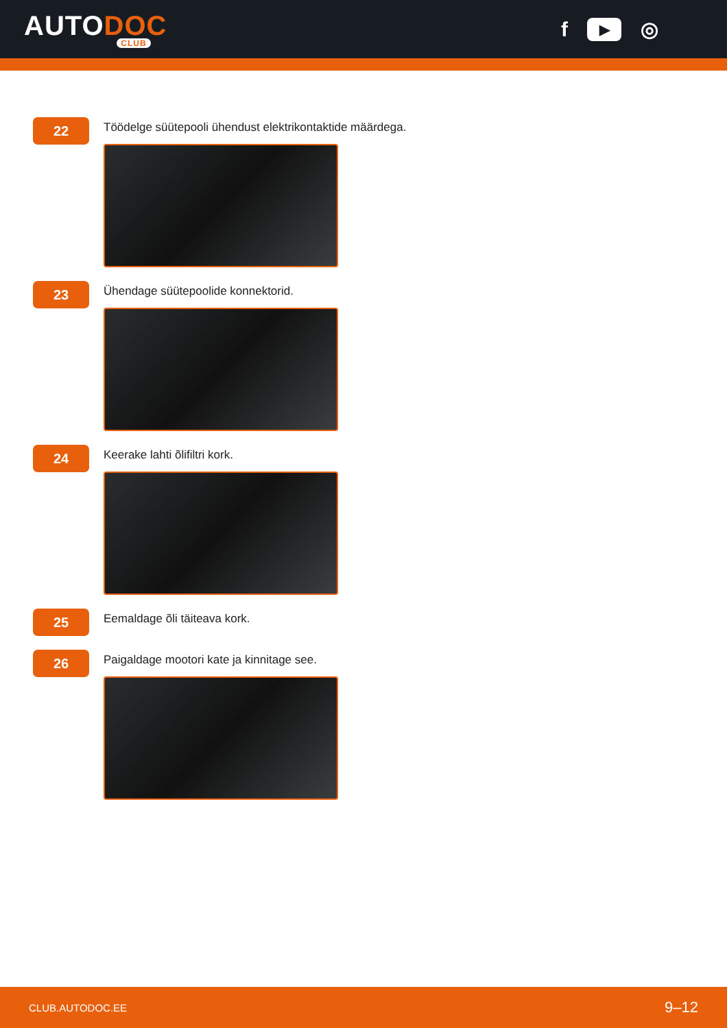AUTODOC
CLUB
f ▶ ◎
22
Töödelge süütepooli ühendust elektrikontaktide määrdega.
23
Ühendage süütepoolide konnektorid.
24
Keerake lahti õlifiltri kork.
25
Eemaldage õli täiteava kork.
26
Paigaldage mootori kate ja kinnitage see.
CLUB.AUTODOC.EE 9–12